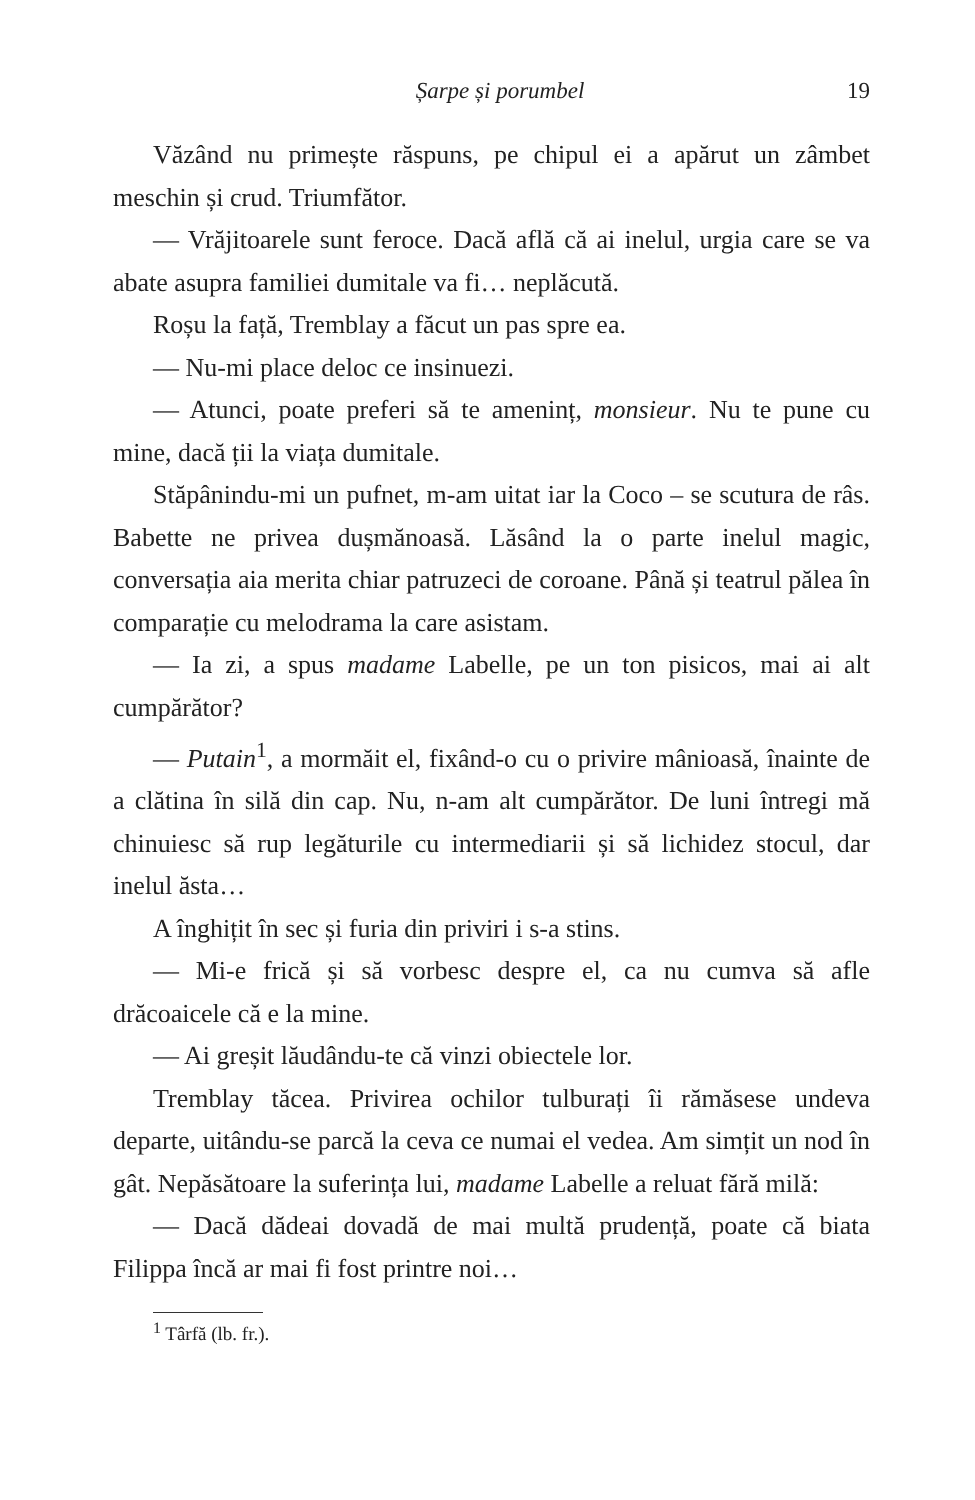Șarpe și porumbel 19
Văzând nu primește răspuns, pe chipul ei a apărut un zâmbet meschin și crud. Triumfător.
— Vrăjitoarele sunt feroce. Dacă află că ai inelul, urgia care se va abate asupra familiei dumitale va fi… neplăcută.
Roșu la față, Tremblay a făcut un pas spre ea.
— Nu-mi place deloc ce insinuezi.
— Atunci, poate preferi să te ameninț, monsieur. Nu te pune cu mine, dacă ții la viața dumitale.
Stăpânindu-mi un pufnet, m-am uitat iar la Coco – se scutura de râs. Babette ne privea dușmănoasă. Lăsând la o parte inelul magic, conversația aia merita chiar patruzeci de coroane. Până și teatrul pălea în comparație cu melodrama la care asistam.
— Ia zi, a spus madame Labelle, pe un ton pisicos, mai ai alt cumpărător?
— Putain<sup>1</sup>, a mormăit el, fixând-o cu o privire mânioasă, înainte de a clătina în silă din cap. Nu, n-am alt cumpărător. De luni întregi mă chinuiesc să rup legăturile cu intermediarii și să lichidez stocul, dar inelul ăsta…
A înghițit în sec și furia din priviri i s-a stins.
— Mi-e frică și să vorbesc despre el, ca nu cumva să afle drăcoaicele că e la mine.
— Ai greșit lăudându-te că vinzi obiectele lor.
Tremblay tăcea. Privirea ochilor tulburați îi rămăsese undeva departe, uitându-se parcă la ceva ce numai el vedea. Am simțit un nod în gât. Nepăsătoare la suferința lui, madame Labelle a reluat fără milă:
— Dacă dădeai dovadă de mai multă prudență, poate că biata Filippa încă ar mai fi fost printre noi…
<sup>1</sup> Târfă (lb. fr.).